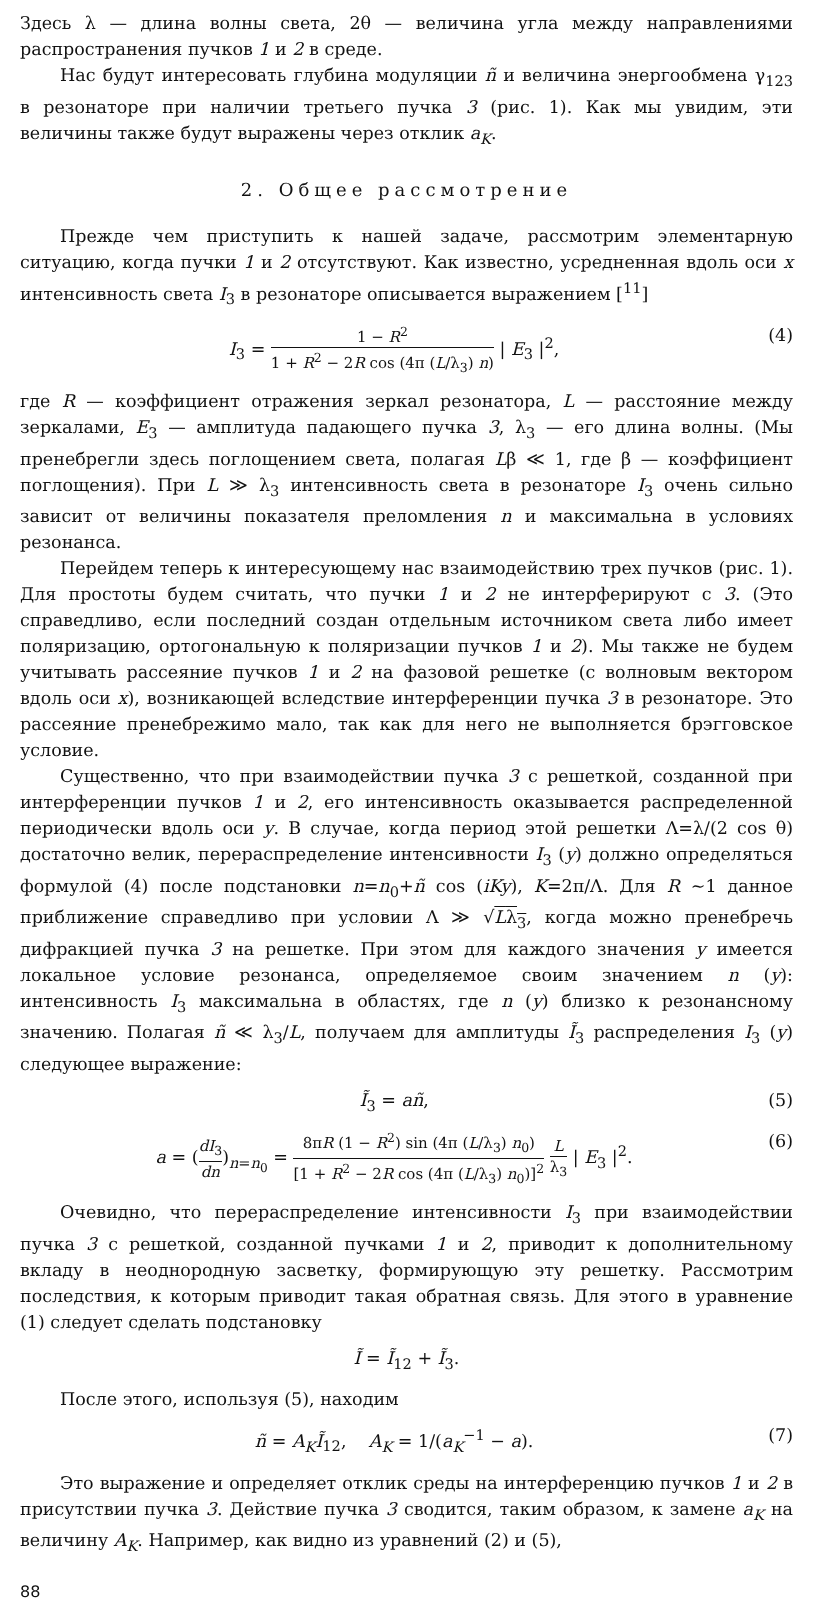Здесь λ — длина волны света, 2θ — величина угла между направлениями распространения пучков 1 и 2 в среде.
Нас будут интересовать глубина модуляции ñ и величина энергообмена γ<sub>123</sub> в резонаторе при наличии третьего пучка 3 (рис. 1). Как мы увидим, эти величины также будут выражены через отклик a<sub>K</sub>.
2. Общее рассмотрение
Прежде чем приступить к нашей задаче, рассмотрим элементарную ситуацию, когда пучки 1 и 2 отсутствуют. Как известно, усредненная вдоль оси x интенсивность света I<sub>3</sub> в резонаторе описывается выражением [<sup>11</sup>]
I<sub>3</sub> = 1 − R<sup>2</sup> 1 + R<sup>2</sup> − 2R cos (4π (L/λ<sub>3</sub>) n) | E<sub>3</sub> |<sup>2</sup>, (4)
где R — коэффициент отражения зеркал резонатора, L — расстояние между зеркалами, E<sub>3</sub> — амплитуда падающего пучка 3, λ<sub>3</sub> — его длина волны. (Мы пренебрегли здесь поглощением света, полагая Lβ ≪ 1, где β — коэффициент поглощения). При L ≫ λ<sub>3</sub> интенсивность света в резонаторе I<sub>3</sub> очень сильно зависит от величины показателя преломления n и максимальна в условиях резонанса.
Перейдем теперь к интересующему нас взаимодействию трех пучков (рис. 1). Для простоты будем считать, что пучки 1 и 2 не интерферируют с 3. (Это справедливо, если последний создан отдельным источником света либо имеет поляризацию, ортогональную к поляризации пучков 1 и 2). Мы также не будем учитывать рассеяние пучков 1 и 2 на фазовой решетке (с волновым вектором вдоль оси x), возникающей вследствие интерференции пучка 3 в резонаторе. Это рассеяние пренебрежимо мало, так как для него не выполняется брэгговское условие.
Существенно, что при взаимодействии пучка 3 с решеткой, созданной при интерференции пучков 1 и 2, его интенсивность оказывается распределенной периодически вдоль оси y. В случае, когда период этой решетки Λ=λ/(2 cos θ) достаточно велик, перераспределение интенсивности I<sub>3</sub> (y) должно определяться формулой (4) после подстановки n=n<sub>0</sub>+ñ cos (iKy), K=2π/Λ. Для R ∼1 данное приближение справедливо при условии Λ ≫ √Lλ<sub>3</sub>, когда можно пренебречь дифракцией пучка 3 на решетке. При этом для каждого значения y имеется локальное условие резонанса, определяемое своим значением n (y): интенсивность I<sub>3</sub> максимальна в областях, где n (y) близко к резонансному значению. Полагая ñ ≪ λ<sub>3</sub>/L, получаем для амплитуды Ĩ<sub>3</sub> распределения I<sub>3</sub> (y) следующее выражение:
Ĩ<sub>3</sub> = añ, (5)
a = (dI<sub>3</sub> dn)<sub>n=n<sub>0</sub></sub> = 8πR (1 − R<sup>2</sup>) sin (4π (L/λ<sub>3</sub>) n<sub>0</sub>) [1 + R<sup>2</sup> − 2R cos (4π (L/λ<sub>3</sub>) n<sub>0</sub>)]<sup>2</sup> L λ<sub>3</sub> | E<sub>3</sub> |<sup>2</sup>. (6)
Очевидно, что перераспределение интенсивности I<sub>3</sub> при взаимодействии пучка 3 с решеткой, созданной пучками 1 и 2, приводит к дополнительному вкладу в неоднородную засветку, формирующую эту решетку. Рассмотрим последствия, к которым приводит такая обратная связь. Для этого в уравнение (1) следует сделать подстановку
Ĩ = Ĩ<sub>12</sub> + Ĩ<sub>3</sub>.
После этого, используя (5), находим
ñ = A<sub>K</sub>Ĩ<sub>12</sub>, A<sub>K</sub> = 1/(a<sub>K</sub><sup>−1</sup> − a). (7)
Это выражение и определяет отклик среды на интерференцию пучков 1 и 2 в присутствии пучка 3. Действие пучка 3 сводится, таким образом, к замене a<sub>K</sub> на величину A<sub>K</sub>. Например, как видно из уравнений (2) и (5),
88